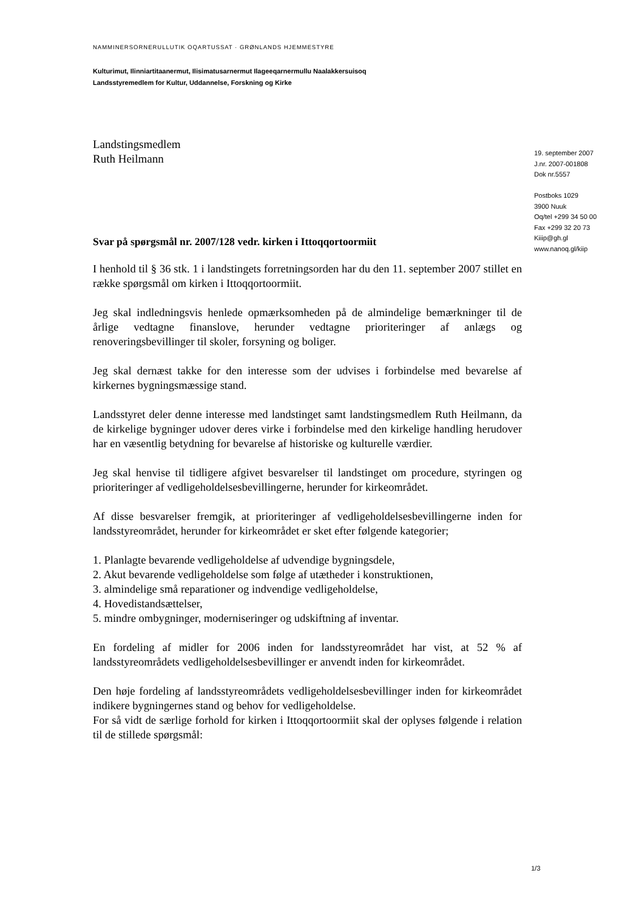NAMMINERSORNERULLUTIK OQARTUSSAT · GRØNLANDS HJEMMESTYRE
Kulturimut, Ilinniartitaanermut, Ilisimatusarnermut Ilageeqarnermullu Naalakkersuisoq
Landsstyremedlem for Kultur, Uddannelse, Forskning og Kirke
Landstingsmedlem
Ruth Heilmann
Svar på spørgsmål nr. 2007/128 vedr. kirken i Ittoqqortoormiit
I henhold til § 36 stk. 1 i landstingets forretningsorden har du den 11. september 2007 stillet en række spørgsmål om kirken i Ittoqqortoormiit.
Jeg skal indledningsvis henlede opmærksomheden på de almindelige bemærkninger til de årlige vedtagne finanslove, herunder vedtagne prioriteringer af anlægs og renoveringsbevillinger til skoler, forsyning og boliger.
Jeg skal dernæst takke for den interesse som der udvises i forbindelse med bevarelse af kirkernes bygningsmæssige stand.
Landsstyret deler denne interesse med landstinget samt landstingsmedlem Ruth Heilmann, da de kirkelige bygninger udover deres virke i forbindelse med den kirkelige handling herudover har en væsentlig betydning for bevarelse af historiske og kulturelle værdier.
Jeg skal henvise til tidligere afgivet besvarelser til landstinget om procedure, styringen og prioriteringer af vedligeholdelsesbevillingerne, herunder for kirkeområdet.
Af disse besvarelser fremgik, at prioriteringer af vedligeholdelsesbevillingerne inden for landsstyreområdet, herunder for kirkeområdet er sket efter følgende kategorier;
1. Planlagte bevarende vedligeholdelse af udvendige bygningsdele,
2. Akut bevarende vedligeholdelse som følge af utætheder i konstruktionen,
3. almindelige små reparationer og indvendige vedligeholdelse,
4. Hovedistandsættelser,
5. mindre ombygninger, moderniseringer og udskiftning af inventar.
En fordeling af midler for 2006 inden for landsstyreområdet har vist, at 52 % af landsstyreområdets vedligeholdelsesbevillinger er anvendt inden for kirkeområdet.
Den høje fordeling af landsstyreområdets vedligeholdelsesbevillinger inden for kirkeområdet indikere bygningernes stand og behov for vedligeholdelse.
For så vidt de særlige forhold for kirken i Ittoqqortoormiit skal der oplyses følgende i relation til de stillede spørgsmål:
19. september 2007
J.nr. 2007-001808
Dok nr.5557
Postboks 1029
3900 Nuuk
Oq/tel +299 34 50 00
Fax +299 32 20 73
Kiiip@gh.gl
www.nanoq.gl/kiip
1/3